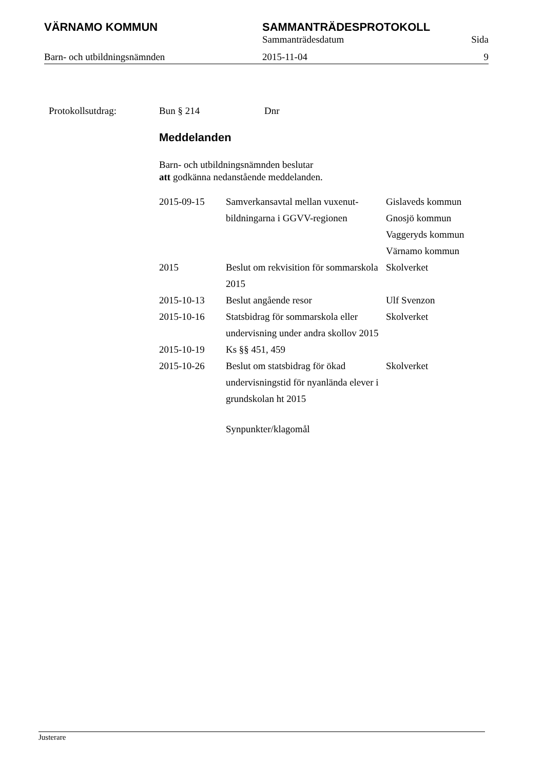VÄRNAMO KOMMUN SAMMANTRÄDESPROTOKOLL
Sammanträdesdatum Sida
Barn- och utbildningsnämnden 2015-11-04 9
Protokollsutdrag: Bun § 214 Dnr
Meddelanden
Barn- och utbildningsnämnden beslutar
att godkänna nedanstående meddelanden.
| 2015-09-15 | Samverkansavtal mellan vuxenut-bildningarna i GGVV-regionen | Gislaveds kommun Gnosjö kommun Vaggeryds kommun Värnamo kommun |
| 2015 | Beslut om rekvisition för sommarskola 2015 | Skolverket |
| 2015-10-13 | Beslut angående resor | Ulf Svenzon |
| 2015-10-16 | Statsbidrag för sommarskola eller undervisning under andra skollov 2015 | Skolverket |
| 2015-10-19 | Ks §§ 451, 459 | |
| 2015-10-26 | Beslut om statsbidrag för ökad undervisningstid för nyanlända elever i grundskolan ht 2015 | Skolverket |
Synpunkter/klagomål
Justerare